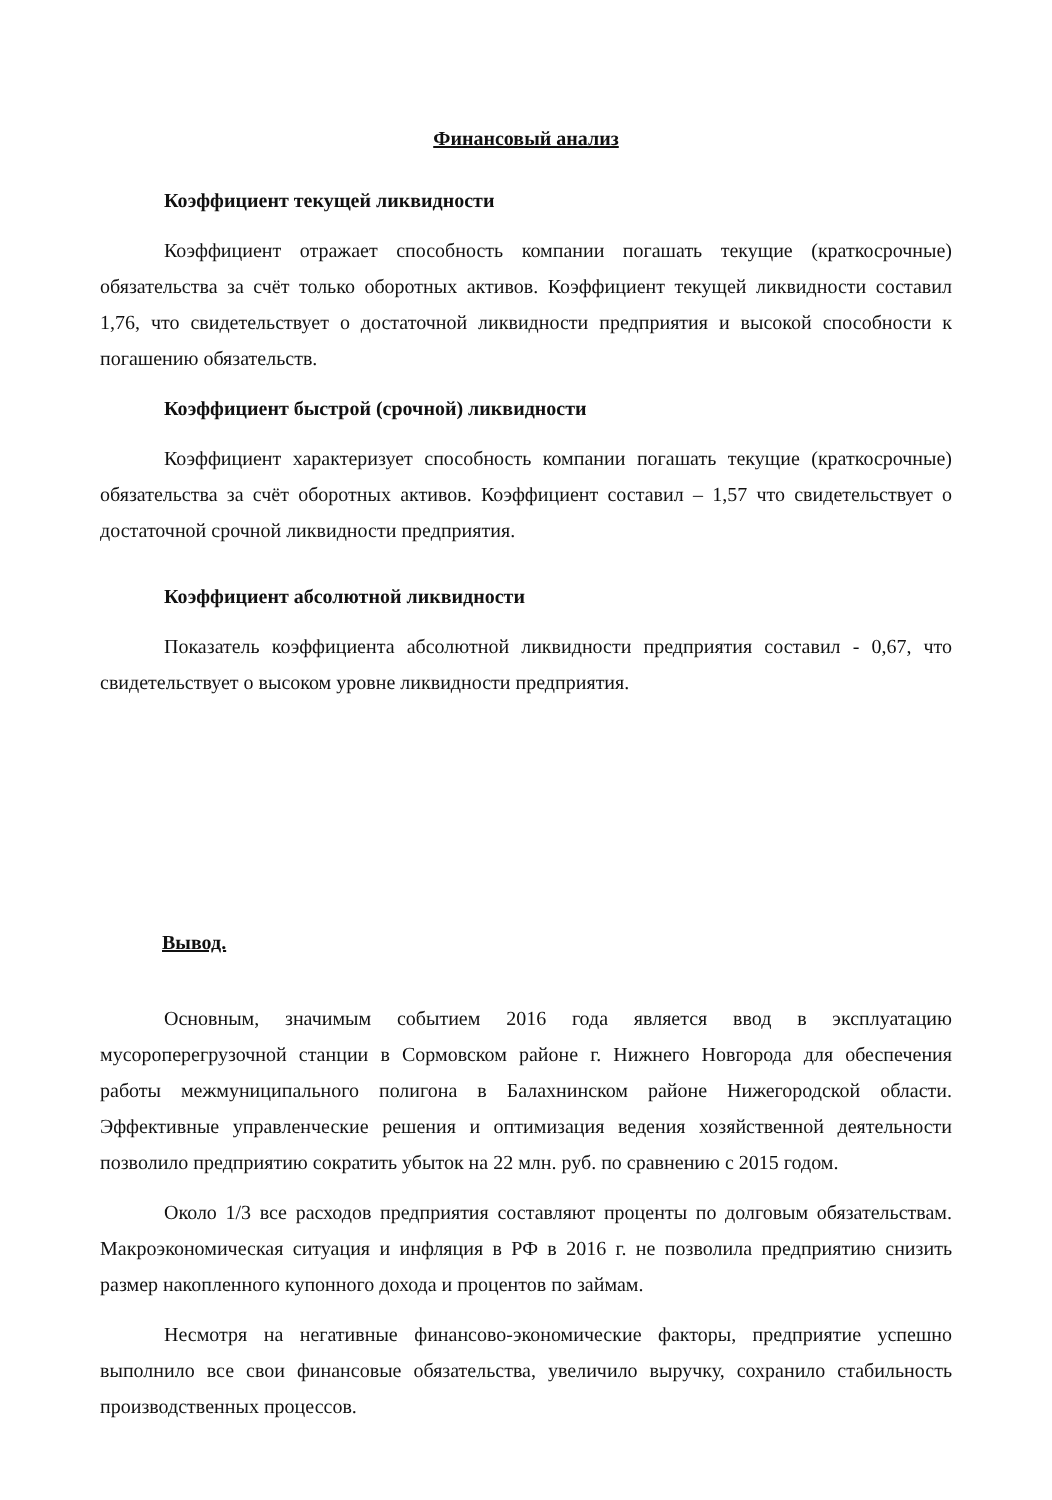Финансовый анализ
Коэффициент текущей ликвидности
Коэффициент отражает способность компании погашать текущие (краткосрочные) обязательства за счёт только оборотных активов. Коэффициент текущей ликвидности составил 1,76, что свидетельствует о достаточной ликвидности предприятия и высокой способности к погашению обязательств.
Коэффициент быстрой (срочной) ликвидности
Коэффициент характеризует способность компании погашать текущие (краткосрочные) обязательства за счёт оборотных активов. Коэффициент составил – 1,57 что свидетельствует о достаточной срочной ликвидности предприятия.
Коэффициент абсолютной ликвидности
Показатель коэффициента абсолютной ликвидности предприятия составил - 0,67, что свидетельствует о высоком уровне ликвидности предприятия.
Вывод.
Основным, значимым событием 2016 года является ввод в эксплуатацию мусороперегрузочной станции в Сормовском районе г. Нижнего Новгорода для обеспечения работы межмуниципального полигона в Балахнинском районе Нижегородской области. Эффективные управленческие решения и оптимизация ведения хозяйственной деятельности позволило предприятию сократить убыток на 22 млн. руб. по сравнению с 2015 годом.
Около 1/3 все расходов предприятия составляют проценты по долговым обязательствам. Макроэкономическая ситуация и инфляция в РФ в 2016 г. не позволила предприятию снизить размер накопленного купонного дохода и процентов по займам.
Несмотря на негативные финансово-экономические факторы, предприятие успешно выполнило все свои финансовые обязательства, увеличило выручку, сохранило стабильность производственных процессов.